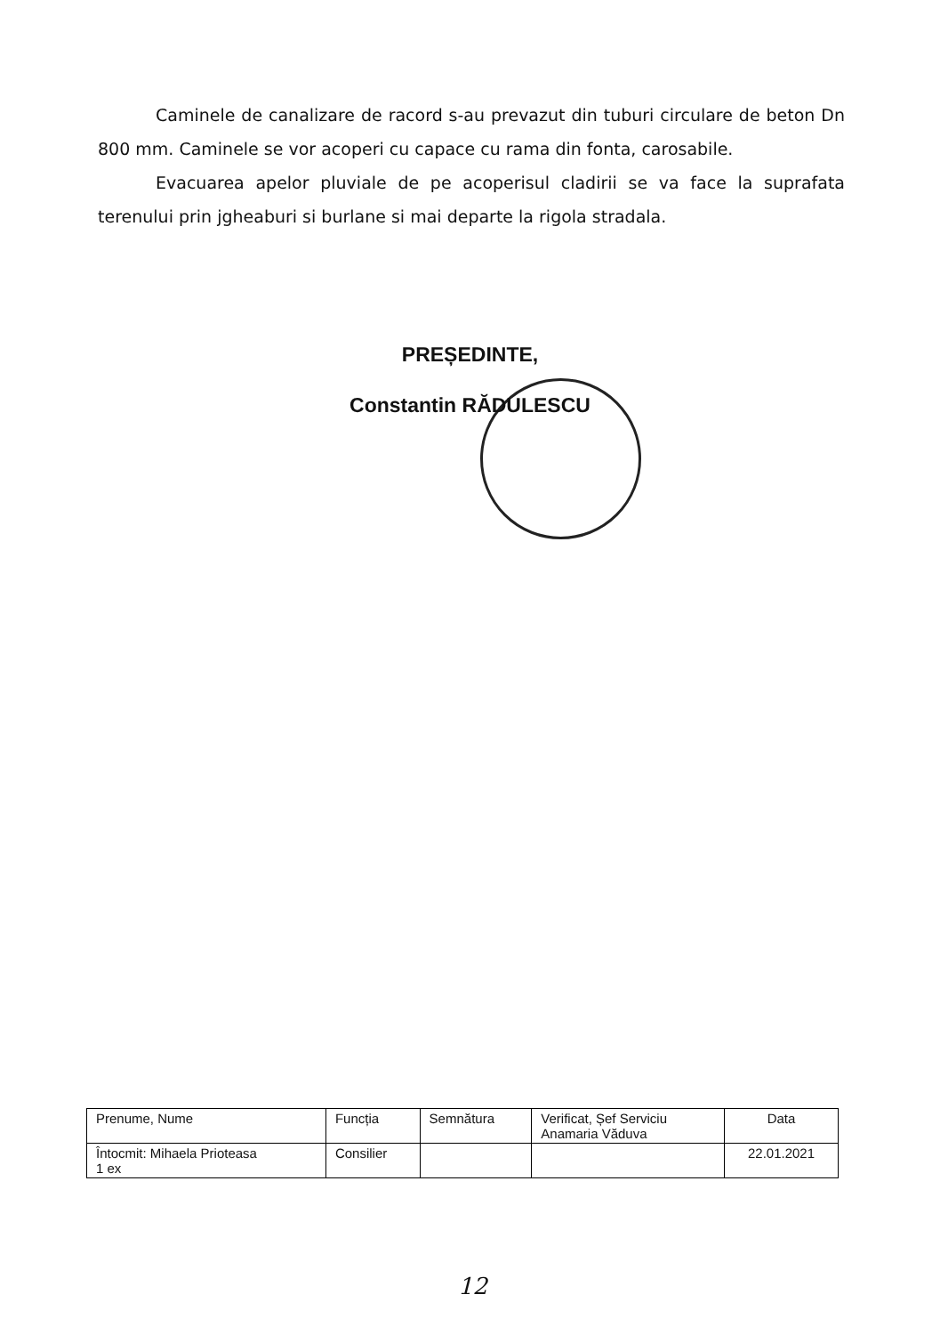Caminele de canalizare de racord s-au prevazut din tuburi circulare de beton Dn 800 mm. Caminele se vor acoperi cu capace cu rama din fonta, carosabile.
Evacuarea apelor pluviale de pe acoperisul cladirii se va face la suprafata terenului prin jgheaburi si burlane si mai departe la rigola stradala.
PREȘEDINTE,
Constantin RĂDULESCU
| Prenume, Nume | Funcția | Semnătura | Verificat, Șef Serviciu Anamaria Văduva | Data |
| Întocmit: Mihaela Prioteasa 1 ex | Consilier | | | 22.01.2021 |
12